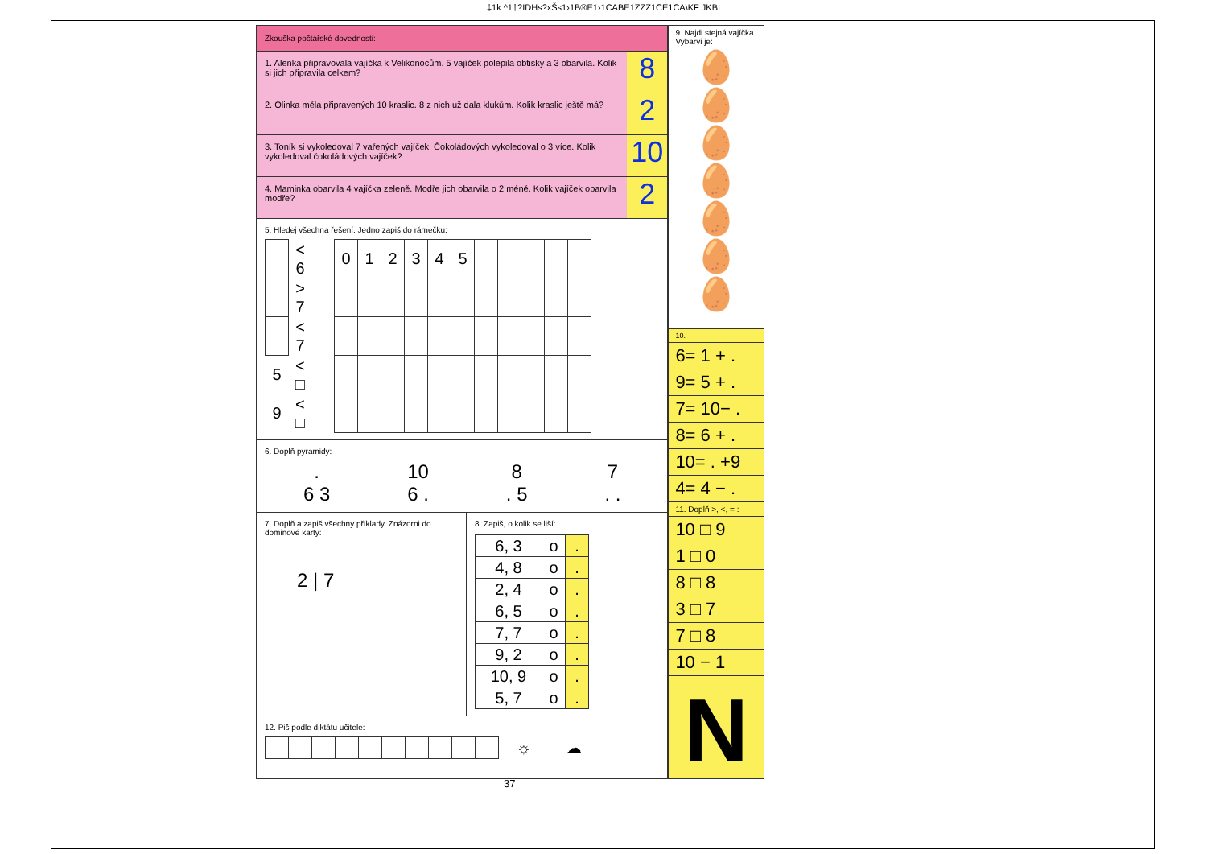‡1k ^1†?IDHs?xŠs1›1B®E1›1CABE1ZZZ1CE1CA\KF JKBI
Zkouška počtářské dovednosti:
1. Alenka připravovala vajíčka k Velikonocům. 5 vajíček polepila obtisky a 3 obarvila. Kolik si jich připravila celkem?
8
2. Olinka měla připravených 10 kraslic. 8 z nich už dala klukům. Kolik kraslic ještě má?
2
3. Toník si vykoledoval 7 vařených vajíček. Čokoládových vykoledoval o 3 více. Kolik vykoledoval čokoládových vajíček?
10
4. Maminka obarvila 4 vajíčka zeleně. Modře jich obarvila o 2 méně. Kolik vajíček obarvila modře?
2
5. Hledej všechna řešení. Jedno zapiš do rámečku:
| | < 6 | | 0 | 1 | 2 | 3 | 4 | 5 | | | | | |
| | > 7 | | | | | | | | | | | | |
| | < 7 | | | | | | | | | | | | |
| 5 | < □ | | | | | | | | | | | | |
| 9 | < □ | | | | | | | | | | | | |
6. Doplň pyramidy:
.
6 3
10
6 .
8
. 5
7
. .
7. Doplň a zapiš všechny příklady. Znázorni do dominové karty:
2 | 7
8. Zapiš, o kolik se liší:
| 6, 3 | o | . |
| 4, 8 | o | . |
| 2, 4 | o | . |
| 6, 5 | o | . |
| 7, 7 | o | . |
| 9, 2 | o | . |
| 10, 9 | o | . |
| 5, 7 | o | . |
12. Piš podle diktátu učitele:
| | | | | | | | | | | ☼ | ☁ |
9. Najdi stejná vajíčka. Vybarvi je:
🥚🥚
🥚🥚
🥚🥚
🥚
10.
6= 1 + .
9= 5 + .
7= 10− .
8= 6 + .
10= . +9
4= 4 − .
11. Doplň >, <, = :
10 □ 9
1 □ 0
8 □ 8
3 □ 7
7 □ 8
10 − 1
N
37